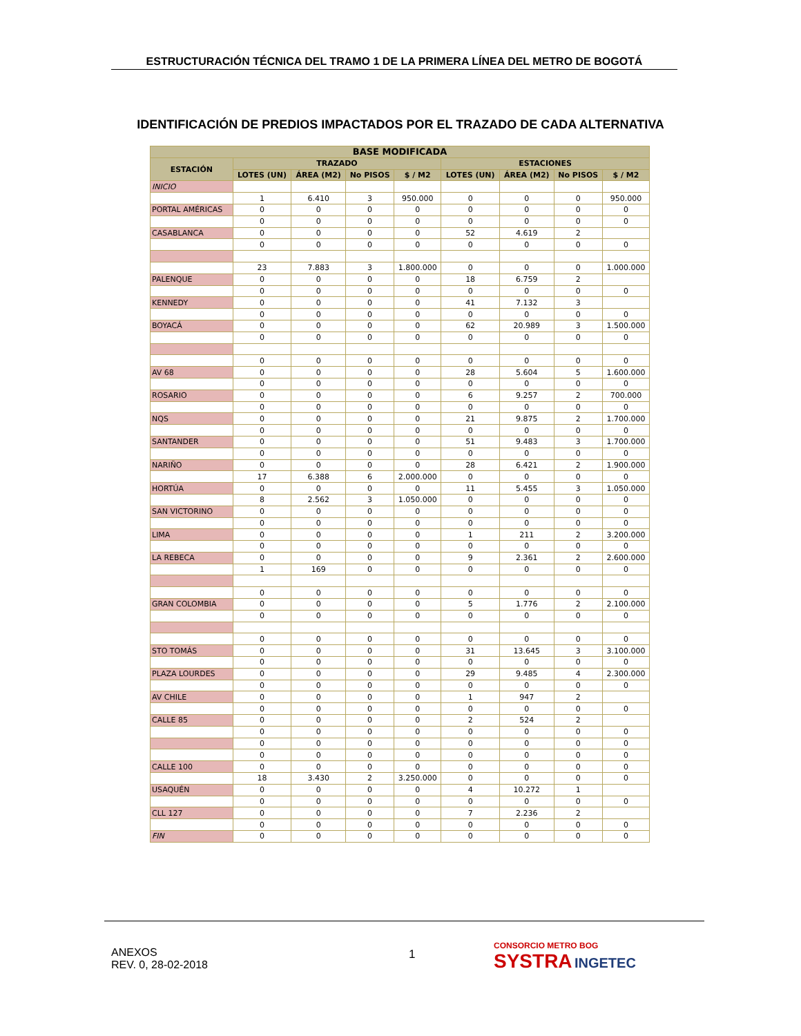ESTRUCTURACIÓN TÉCNICA DEL TRAMO 1 DE LA PRIMERA LÍNEA DEL METRO DE BOGOTÁ
IDENTIFICACIÓN DE PREDIOS IMPACTADOS POR EL TRAZADO DE CADA ALTERNATIVA
| BASE MODIFICADA | | | | | | | | |
| --- | --- | --- | --- | --- | --- | --- | --- | --- |
| ESTACIÓN | TRAZADO | | | | ESTACIONES | | | |
| | LOTES (UN) | ÁREA (M2) | No PISOS | $ / M2 | LOTES (UN) | ÁREA (M2) | No PISOS | $ / M2 |
| INICIO | | | | | | | | |
| | 1 | 6.410 | 3 | 950.000 | 0 | 0 | 0 | 950.000 |
| PORTAL AMÉRICAS | 0 | 0 | 0 | 0 | 0 | 0 | 0 | 0 |
| | 0 | 0 | 0 | 0 | 0 | 0 | 0 | 0 |
| CASABLANCA | 0 | 0 | 0 | 0 | 52 | 4.619 | 2 | |
| | 0 | 0 | 0 | 0 | 0 | 0 | 0 | 0 |
| | 23 | 7.883 | 3 | 1.800.000 | 0 | 0 | 0 | 1.000.000 |
| PALENQUE | 0 | 0 | 0 | 0 | 18 | 6.759 | 2 | |
| | 0 | 0 | 0 | 0 | 0 | 0 | 0 | 0 |
| KENNEDY | 0 | 0 | 0 | 0 | 41 | 7.132 | 3 | |
| | 0 | 0 | 0 | 0 | 0 | 0 | 0 | 0 |
| BOYACÁ | 0 | 0 | 0 | 0 | 62 | 20.989 | 3 | 1.500.000 |
| | 0 | 0 | 0 | 0 | 0 | 0 | 0 | 0 |
| | 0 | 0 | 0 | 0 | 0 | 0 | 0 | 0 |
| AV 68 | 0 | 0 | 0 | 0 | 28 | 5.604 | 5 | 1.600.000 |
| | 0 | 0 | 0 | 0 | 0 | 0 | 0 | 0 |
| ROSARIO | 0 | 0 | 0 | 0 | 6 | 9.257 | 2 | 700.000 |
| | 0 | 0 | 0 | 0 | 0 | 0 | 0 | 0 |
| NQS | 0 | 0 | 0 | 0 | 21 | 9.875 | 2 | 1.700.000 |
| | 0 | 0 | 0 | 0 | 0 | 0 | 0 | 0 |
| SANTANDER | 0 | 0 | 0 | 0 | 51 | 9.483 | 3 | 1.700.000 |
| | 0 | 0 | 0 | 0 | 0 | 0 | 0 | 0 |
| NARIÑO | 0 | 0 | 0 | 0 | 28 | 6.421 | 2 | 1.900.000 |
| | 17 | 6.388 | 6 | 2.000.000 | 0 | 0 | 0 | 0 |
| HORTÚA | 0 | 0 | 0 | 0 | 11 | 5.455 | 3 | 1.050.000 |
| | 8 | 2.562 | 3 | 1.050.000 | 0 | 0 | 0 | 0 |
| SAN VICTORINO | 0 | 0 | 0 | 0 | 0 | 0 | 0 | 0 |
| | 0 | 0 | 0 | 0 | 0 | 0 | 0 | 0 |
| LIMA | 0 | 0 | 0 | 0 | 1 | 211 | 2 | 3.200.000 |
| | 0 | 0 | 0 | 0 | 0 | 0 | 0 | 0 |
| LA REBECA | 0 | 0 | 0 | 0 | 9 | 2.361 | 2 | 2.600.000 |
| | 1 | 169 | 0 | 0 | 0 | 0 | 0 | 0 |
| | 0 | 0 | 0 | 0 | 0 | 0 | 0 | 0 |
| GRAN COLOMBIA | 0 | 0 | 0 | 0 | 5 | 1.776 | 2 | 2.100.000 |
| | 0 | 0 | 0 | 0 | 0 | 0 | 0 | 0 |
| | 0 | 0 | 0 | 0 | 0 | 0 | 0 | 0 |
| STO TOMÁS | 0 | 0 | 0 | 0 | 31 | 13.645 | 3 | 3.100.000 |
| | 0 | 0 | 0 | 0 | 0 | 0 | 0 | 0 |
| PLAZA LOURDES | 0 | 0 | 0 | 0 | 29 | 9.485 | 4 | 2.300.000 |
| | 0 | 0 | 0 | 0 | 0 | 0 | 0 | 0 |
| AV CHILE | 0 | 0 | 0 | 0 | 1 | 947 | 2 | |
| | 0 | 0 | 0 | 0 | 0 | 0 | 0 | 0 |
| CALLE 85 | 0 | 0 | 0 | 0 | 2 | 524 | 2 | |
| | 0 | 0 | 0 | 0 | 0 | 0 | 0 | 0 |
| | 0 | 0 | 0 | 0 | 0 | 0 | 0 | 0 |
| | 0 | 0 | 0 | 0 | 0 | 0 | 0 | 0 |
| CALLE 100 | 0 | 0 | 0 | 0 | 0 | 0 | 0 | 0 |
| | 18 | 3.430 | 2 | 3.250.000 | 0 | 0 | 0 | 0 |
| USAQUÉN | 0 | 0 | 0 | 0 | 4 | 10.272 | 1 | |
| | 0 | 0 | 0 | 0 | 0 | 0 | 0 | 0 |
| CLL 127 | 0 | 0 | 0 | 0 | 7 | 2.236 | 2 | |
| | 0 | 0 | 0 | 0 | 0 | 0 | 0 | 0 |
| FIN | 0 | 0 | 0 | 0 | 0 | 0 | 0 | 0 |
ANEXOS
REV. 0, 28-02-2018
1
CONSORCIO METRO BOG
SYSTRA INGETEC